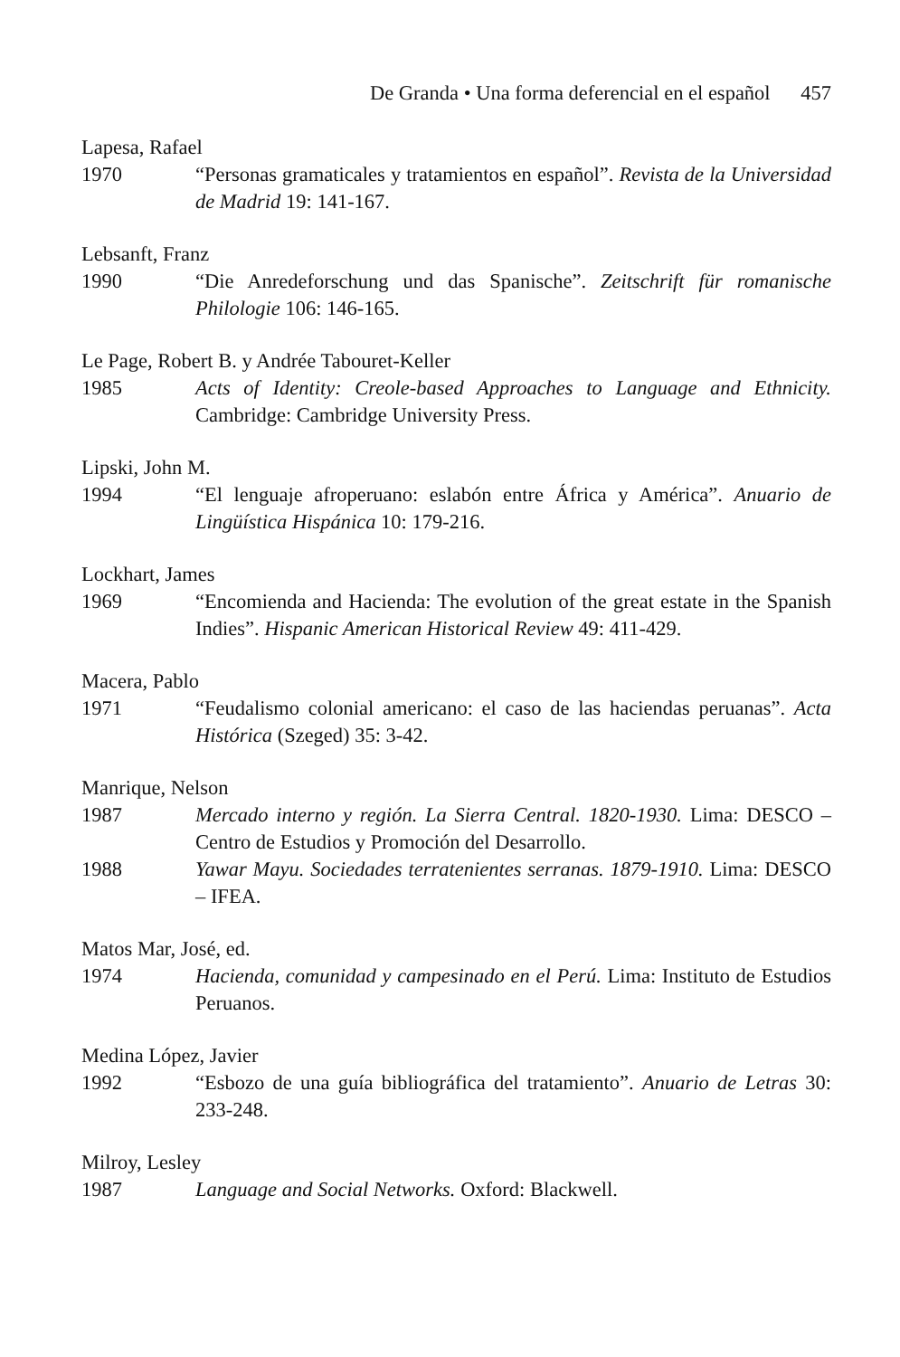De Granda • Una forma deferencial en el español 457
Lapesa, Rafael
1970 “Personas gramaticales y tratamientos en español”. Revista de la Universidad de Madrid 19: 141-167.
Lebsanft, Franz
1990 “Die Anredeforschung und das Spanische”. Zeitschrift für romanische Philologie 106: 146-165.
Le Page, Robert B. y Andrée Tabouret-Keller
1985 Acts of Identity: Creole-based Approaches to Language and Ethnicity. Cambridge: Cambridge University Press.
Lipski, John M.
1994 “El lenguaje afroperuano: eslabón entre África y América”. Anuario de Lingüística Hispánica 10: 179-216.
Lockhart, James
1969 “Encomienda and Hacienda: The evolution of the great estate in the Spanish Indies”. Hispanic American Historical Review 49: 411-429.
Macera, Pablo
1971 “Feudalismo colonial americano: el caso de las haciendas peruanas”. Acta Histórica (Szeged) 35: 3-42.
Manrique, Nelson
1987 Mercado interno y región. La Sierra Central. 1820-1930. Lima: DESCO – Centro de Estudios y Promoción del Desarrollo.
1988 Yawar Mayu. Sociedades terratenientes serranas. 1879-1910. Lima: DESCO – IFEA.
Matos Mar, José, ed.
1974 Hacienda, comunidad y campesinado en el Perú. Lima: Instituto de Estudios Peruanos.
Medina López, Javier
1992 “Esbozo de una guía bibliográfica del tratamiento”. Anuario de Letras 30: 233-248.
Milroy, Lesley
1987 Language and Social Networks. Oxford: Blackwell.